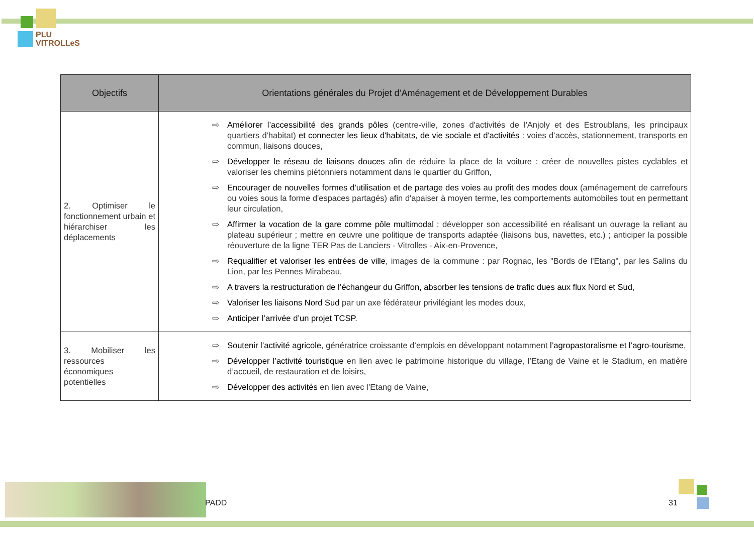PLU
VITROLLeS
| Objectifs | Orientations générales du Projet d’Aménagement et de Développement Durables |
| --- | --- |
| 2. Optimiser le fonctionnement urbain et hiérarchiser les déplacements | ⇨ Améliorer l’accessibilité des grands pôles (centre-ville, zones d'activités de l'Anjoly et des Estroublans, les principaux quartiers d'habitat) et connecter les lieux d'habitats, de vie sociale et d'activités : voies d’accès, stationnement, transports en commun, liaisons douces, ⇨ Développer le réseau de liaisons douces afin de réduire la place de la voiture : créer de nouvelles pistes cyclables et valoriser les chemins piétonniers notamment dans le quartier du Griffon, ⇨ Encourager de nouvelles formes d'utilisation et de partage des voies au profit des modes doux (aménagement de carrefours ou voies sous la forme d'espaces partagés) afin d'apaiser à moyen terme, les comportements automobiles tout en permettant leur circulation, ⇨ Affirmer la vocation de la gare comme pôle multimodal : développer son accessibilité en réalisant un ouvrage la reliant au plateau supérieur ; mettre en œuvre une politique de transports adaptée (liaisons bus, navettes, etc.) ; anticiper la possible réouverture de la ligne TER Pas de Lanciers - Vitrolles - Aix-en-Provence, ⇨ Requalifier et valoriser les entrées de ville , images de la commune : par Rognac, les "Bords de l'Etang", par les Salins du Lion, par les Pennes Mirabeau, ⇨ A travers la restructuration de l’échangeur du Griffon, absorber les tensions de trafic dues aux flux Nord et Sud , ⇨ Valoriser les liaisons Nord Sud par un axe fédérateur privilégiant les modes doux, ⇨ Anticiper l’arrivée d’un projet TCSP . |
| 3. Mobiliser les ressources économiques potentielles | ⇨ Soutenir l’activité agricole , génératrice croissante d’emplois en développant notamment l’agropastoralisme et l’agro-tourisme , ⇨ Développer l’activité touristique en lien avec le patrimoine historique du village, l’Etang de Vaine et le Stadium, en matière d’accueil, de restauration et de loisirs, ⇨ Développer des activités en lien avec l’Etang de Vaine, |
PADD 31